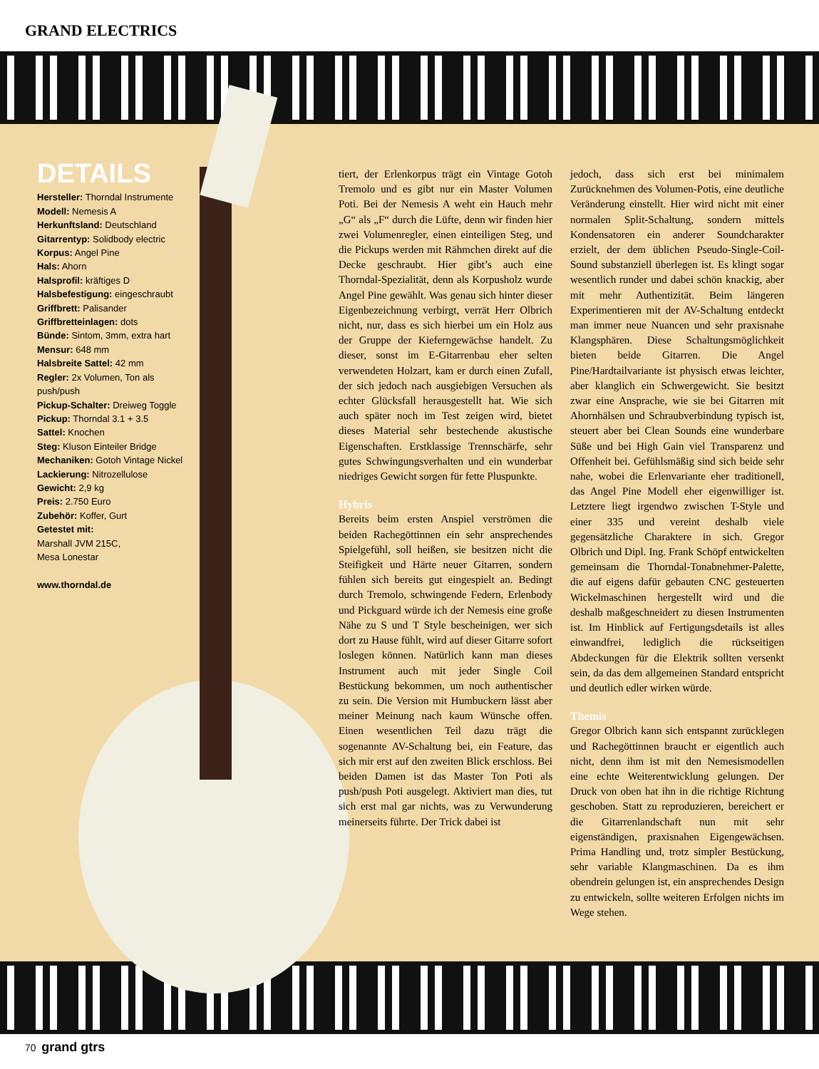GRAND ELECTRICS
DETAILS
Hersteller: Thorndal Instrumente
Modell: Nemesis A
Herkunftsland: Deutschland
Gitarrentyp: Solidbody electric
Korpus: Angel Pine
Hals: Ahorn
Halsprofil: kräftiges D
Halsbefestigung: eingeschraubt
Griffbrett: Palisander
Griffbretteinlagen: dots
Bünde: Sintom, 3mm, extra hart
Mensur: 648 mm
Halsbreite Sattel: 42 mm
Regler: 2x Volumen, Ton als push/push
Pickup-Schalter: Dreiweg Toggle
Pickup: Thorndal 3.1 + 3.5
Sattel: Knochen
Steg: Kluson Einteiler Bridge
Mechaniken: Gotoh Vintage Nickel
Lackierung: Nitrozellulose
Gewicht: 2,9 kg
Preis: 2.750 Euro
Zubehör: Koffer, Gurt
Getestet mit:
Marshall JVM 215C,
Mesa Lonestar
www.thorndal.de
tiert, der Erlenkorpus trägt ein Vintage Gotoh Tremolo und es gibt nur ein Master Volumen Poti. Bei der Nemesis A weht ein Hauch mehr „G“ als „F“ durch die Lüfte, denn wir finden hier zwei Volumenregler, einen einteiligen Steg, und die Pickups werden mit Rähmchen direkt auf die Decke geschraubt. Hier gibt’s auch eine Thorndal-Spezialität, denn als Korpusholz wurde Angel Pine gewählt. Was genau sich hinter dieser Eigenbezeichnung verbirgt, verrät Herr Olbrich nicht, nur, dass es sich hierbei um ein Holz aus der Gruppe der Kieferngewächse handelt. Zu dieser, sonst im E-Gitarrenbau eher selten verwendeten Holzart, kam er durch einen Zufall, der sich jedoch nach ausgiebigen Versuchen als echter Glücksfall herausgestellt hat. Wie sich auch später noch im Test zeigen wird, bietet dieses Material sehr bestechende akustische Eigenschaften. Erstklassige Trennschärfe, sehr gutes Schwingungsverhalten und ein wunderbar niedriges Gewicht sorgen für fette Pluspunkte.
Hybris
Bereits beim ersten Anspiel verströmen die beiden Rachegöttinnen ein sehr ansprechendes Spielgefühl, soll heißen, sie besitzen nicht die Steifigkeit und Härte neuer Gitarren, sondern fühlen sich bereits gut eingespielt an. Bedingt durch Tremolo, schwingende Federn, Erlenbody und Pickguard würde ich der Nemesis eine große Nähe zu S und T Style bescheinigen, wer sich dort zu Hause fühlt, wird auf dieser Gitarre sofort loslegen können. Natürlich kann man dieses Instrument auch mit jeder Single Coil Bestückung bekommen, um noch authentischer zu sein. Die Version mit Humbuckern lässt aber meiner Meinung nach kaum Wünsche offen. Einen wesentlichen Teil dazu trägt die sogenannte AV-Schaltung bei, ein Feature, das sich mir erst auf den zweiten Blick erschloss. Bei beiden Damen ist das Master Ton Poti als push/push Poti ausgelegt. Aktiviert man dies, tut sich erst mal gar nichts, was zu Verwunderung meinerseits führte. Der Trick dabei ist
jedoch, dass sich erst bei minimalem Zurücknehmen des Volumen-Potis, eine deutliche Veränderung einstellt. Hier wird nicht mit einer normalen Split-Schaltung, sondern mittels Kondensatoren ein anderer Soundcharakter erzielt, der dem üblichen Pseudo-Single-Coil-Sound substanziell überlegen ist. Es klingt sogar wesentlich runder und dabei schön knackig, aber mit mehr Authentizität. Beim längeren Experimentieren mit der AV-Schaltung entdeckt man immer neue Nuancen und sehr praxisnahe Klangsphären. Diese Schaltungsmöglichkeit bieten beide Gitarren. Die Angel Pine/Hardtailvariante ist physisch etwas leichter, aber klanglich ein Schwergewicht. Sie besitzt zwar eine Ansprache, wie sie bei Gitarren mit Ahornhälsen und Schraubverbindung typisch ist, steuert aber bei Clean Sounds eine wunderbare Süße und bei High Gain viel Transparenz und Offenheit bei. Gefühlsmäßig sind sich beide sehr nahe, wobei die Erlenvariante eher traditionell, das Angel Pine Modell eher eigenwilliger ist. Letztere liegt irgendwo zwischen T-Style und einer 335 und vereint deshalb viele gegensätzliche Charaktere in sich. Gregor Olbrich und Dipl. Ing. Frank Schöpf entwickelten gemeinsam die Thorndal-Tonabnehmer-Palette, die auf eigens dafür gebauten CNC gesteuerten Wickelmaschinen hergestellt wird und die deshalb maßgeschneidert zu diesen Instrumenten ist. Im Hinblick auf Fertigungsdetails ist alles einwandfrei, lediglich die rückseitigen Abdeckungen für die Elektrik sollten versenkt sein, da das dem allgemeinen Standard entspricht und deutlich edler wirken würde.
Themis
Gregor Olbrich kann sich entspannt zurücklegen und Rachegöttinnen braucht er eigentlich auch nicht, denn ihm ist mit den Nemesismodellen eine echte Weiterentwicklung gelungen. Der Druck von oben hat ihn in die richtige Richtung geschoben. Statt zu reproduzieren, bereichert er die Gitarrenlandschaft nun mit sehr eigenständigen, praxisnahen Eigengewächsen. Prima Handling und, trotz simpler Bestückung, sehr variable Klangmaschinen. Da es ihm obendrein gelungen ist, ein ansprechendes Design zu entwickeln, sollte weiteren Erfolgen nichts im Wege stehen.
70 grand gtrs